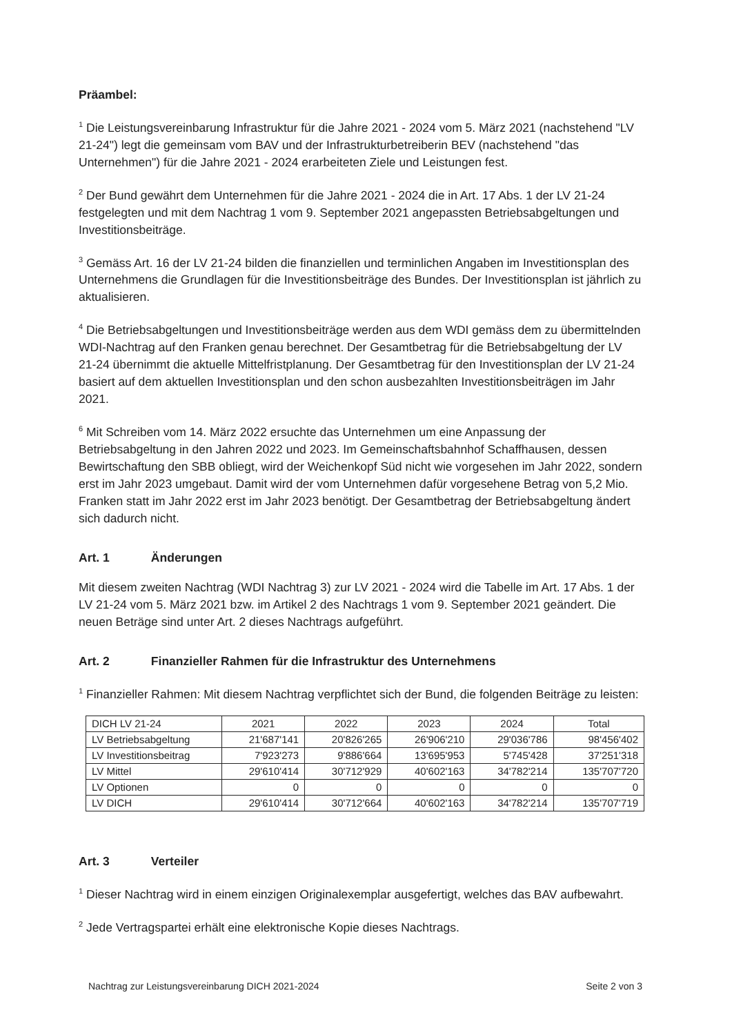Präambel:
<sup>1</sup> Die Leistungsvereinbarung Infrastruktur für die Jahre 2021 - 2024 vom 5. März 2021 (nachstehend "LV 21-24") legt die gemeinsam vom BAV und der Infrastrukturbetreiberin BEV (nachstehend "das Unternehmen") für die Jahre 2021 - 2024 erarbeiteten Ziele und Leistungen fest.
<sup>2</sup> Der Bund gewährt dem Unternehmen für die Jahre 2021 - 2024 die in Art. 17 Abs. 1 der LV 21-24 festgelegten und mit dem Nachtrag 1 vom 9. September 2021 angepassten Betriebsabgeltungen und Investitionsbeiträge.
<sup>3</sup> Gemäss Art. 16 der LV 21-24 bilden die finanziellen und terminlichen Angaben im Investitionsplan des Unternehmens die Grundlagen für die Investitionsbeiträge des Bundes. Der Investitionsplan ist jährlich zu aktualisieren.
<sup>4</sup> Die Betriebsabgeltungen und Investitionsbeiträge werden aus dem WDI gemäss dem zu übermittelnden WDI-Nachtrag auf den Franken genau berechnet. Der Gesamtbetrag für die Betriebsabgeltung der LV 21-24 übernimmt die aktuelle Mittelfristplanung. Der Gesamtbetrag für den Investitionsplan der LV 21-24 basiert auf dem aktuellen Investitionsplan und den schon ausbezahlten Investitionsbeiträgen im Jahr 2021.
<sup>6</sup> Mit Schreiben vom 14. März 2022 ersuchte das Unternehmen um eine Anpassung der Betriebsabgeltung in den Jahren 2022 und 2023. Im Gemeinschaftsbahnhof Schaffhausen, dessen Bewirtschaftung den SBB obliegt, wird der Weichenkopf Süd nicht wie vorgesehen im Jahr 2022, sondern erst im Jahr 2023 umgebaut. Damit wird der vom Unternehmen dafür vorgesehene Betrag von 5,2 Mio. Franken statt im Jahr 2022 erst im Jahr 2023 benötigt. Der Gesamtbetrag der Betriebsabgeltung ändert sich dadurch nicht.
Art. 1 Änderungen
Mit diesem zweiten Nachtrag (WDI Nachtrag 3) zur LV 2021 - 2024 wird die Tabelle im Art. 17 Abs. 1 der LV 21-24 vom 5. März 2021 bzw. im Artikel 2 des Nachtrags 1 vom 9. September 2021 geändert. Die neuen Beträge sind unter Art. 2 dieses Nachtrags aufgeführt.
Art. 2 Finanzieller Rahmen für die Infrastruktur des Unternehmens
<sup>1</sup> Finanzieller Rahmen: Mit diesem Nachtrag verpflichtet sich der Bund, die folgenden Beiträge zu leisten:
| DICH LV 21-24 | 2021 | 2022 | 2023 | 2024 | Total |
| LV Betriebsabgeltung | 21'687'141 | 20'826'265 | 26'906'210 | 29'036'786 | 98'456'402 |
| LV Investitionsbeitrag | 7'923'273 | 9'886'664 | 13'695'953 | 5'745'428 | 37'251'318 |
| LV Mittel | 29'610'414 | 30'712'929 | 40'602'163 | 34'782'214 | 135'707'720 |
| LV Optionen | 0 | 0 | 0 | 0 | 0 |
| LV DICH | 29'610'414 | 30'712'664 | 40'602'163 | 34'782'214 | 135'707'719 |
Art. 3 Verteiler
<sup>1</sup> Dieser Nachtrag wird in einem einzigen Originalexemplar ausgefertigt, welches das BAV aufbewahrt.
<sup>2</sup> Jede Vertragspartei erhält eine elektronische Kopie dieses Nachtrags.
Nachtrag zur Leistungsvereinbarung DICH 2021-2024 Seite 2 von 3